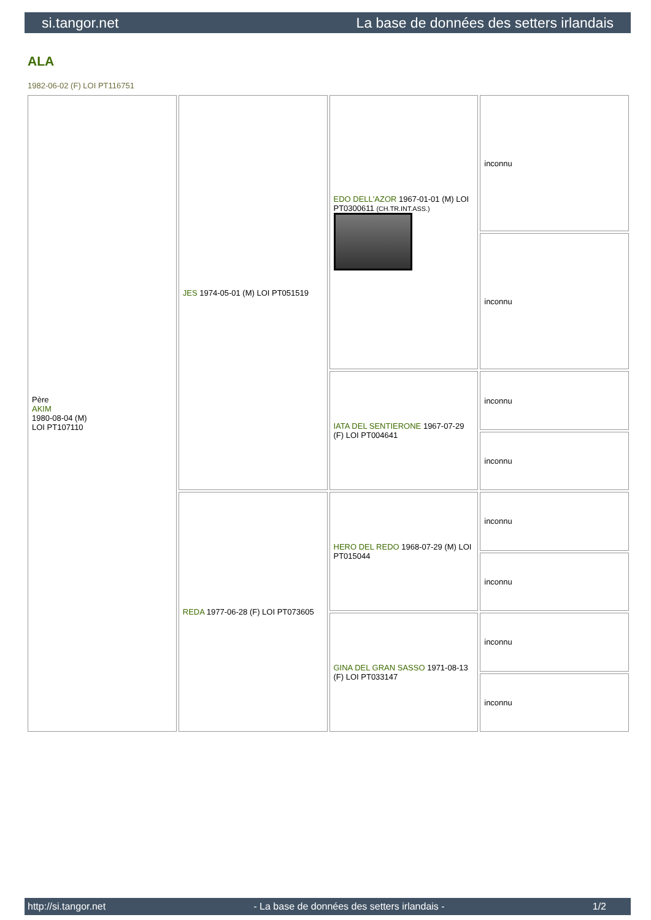si.tangor.net La base de données des setters irlandais
ALA
1982-06-02 (F) LOI PT116751
| Père AKIM 1980-08-04 (M) LOI PT107110 | JES 1974-05-01 (M) LOI PT051519 | EDO DELL'AZOR 1967-01-01 (M) LOI PT0300611 (CH.TR.INT.ASS.) | inconnu |
| | | | inconnu |
| | | IATA DEL SENTIERONE 1967-07-29 (F) LOI PT004641 | inconnu |
| | | | inconnu |
| | REDA 1977-06-28 (F) LOI PT073605 | HERO DEL REDO 1968-07-29 (M) LOI PT015044 | inconnu |
| | | | inconnu |
| | | GINA DEL GRAN SASSO 1971-08-13 (F) LOI PT033147 | inconnu |
| | | | inconnu |
http://si.tangor.net - La base de données des setters irlandais - 1/2